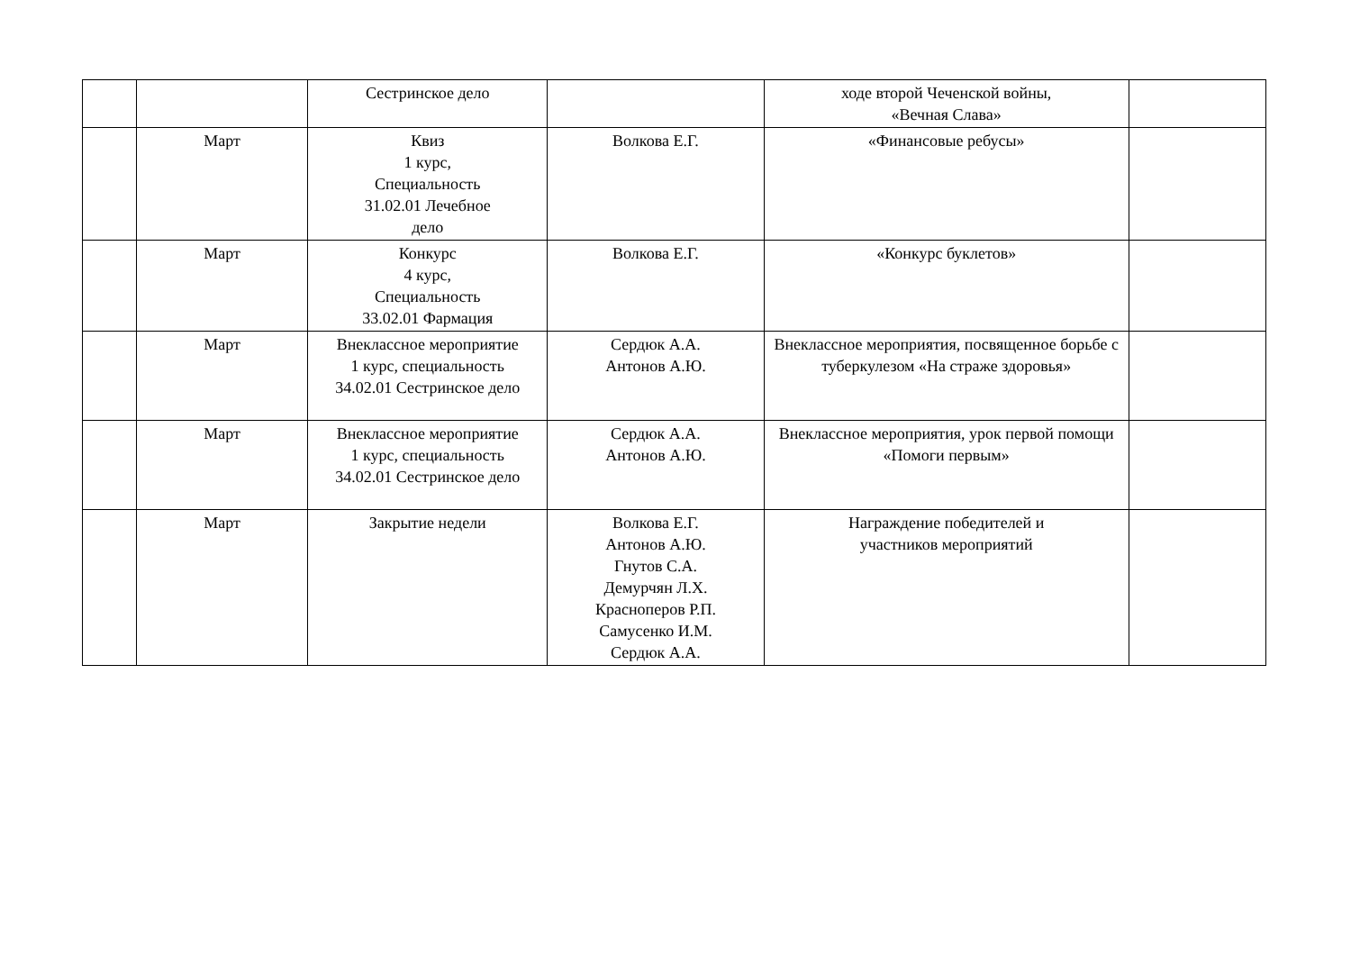| | | Сестринское дело | | ходе второй Чеченской войны, «Вечная Слава» | |
| | Март | Квиз 1 курс, Специальность 31.02.01 Лечебное дело | Волкова Е.Г. | «Финансовые ребусы» | |
| | Март | Конкурс 4 курс, Специальность 33.02.01 Фармация | Волкова Е.Г. | «Конкурс буклетов» | |
| | Март | Внеклассное мероприятие 1 курс, специальность 34.02.01 Сестринское дело | Сердюк А.А. Антонов А.Ю. | Внеклассное мероприятия, посвященное борьбе с туберкулезом «На страже здоровья» | |
| | Март | Внеклассное мероприятие 1 курс, специальность 34.02.01 Сестринское дело | Сердюк А.А. Антонов А.Ю. | Внеклассное мероприятия, урок первой помощи «Помоги первым» | |
| | Март | Закрытие недели | Волкова Е.Г. Антонов А.Ю. Гнутов С.А. Демурчян Л.Х. Красноперов Р.П. Самусенко И.М. Сердюк А.А. | Награждение победителей и участников мероприятий | |